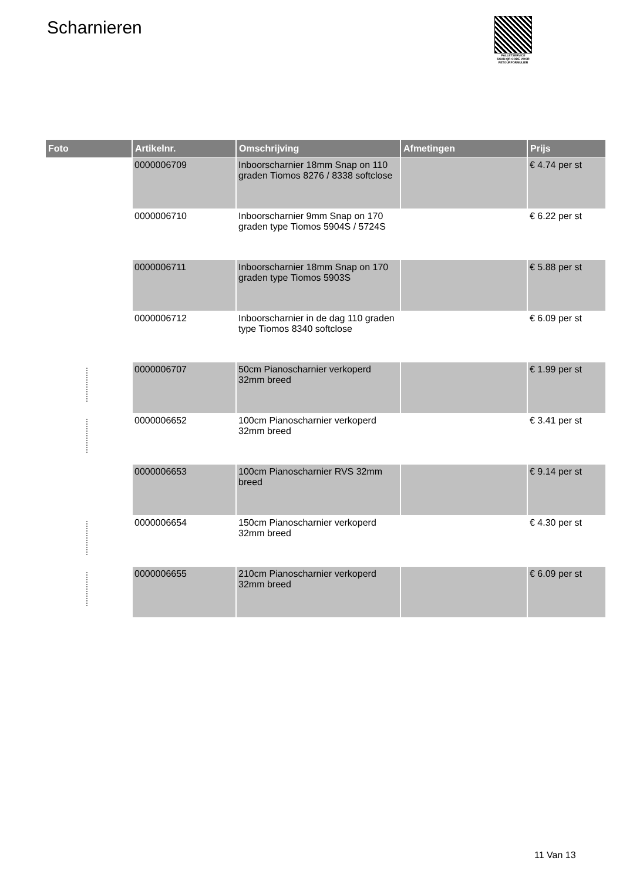Scharnieren
PALLETSERVICE
SCAN QR-CODE VOOR
RETOURFORMULIER
| Foto | Artikelnr. | Omschrijving | Afmetingen | Prijs |
| --- | --- | --- | --- | --- |
| | 0000006709 | Inboorscharnier 18mm Snap on 110 graden Tiomos 8276 / 8338 softclose | | € 4.74 per st |
| | 0000006710 | Inboorscharnier 9mm Snap on 170 graden type Tiomos 5904S / 5724S | | € 6.22 per st |
| | 0000006711 | Inboorscharnier 18mm Snap on 170 graden type Tiomos 5903S | | € 5.88 per st |
| | 0000006712 | Inboorscharnier in de dag 110 graden type Tiomos 8340 softclose | | € 6.09 per st |
| | 0000006707 | 50cm Pianoscharnier verkoperd 32mm breed | | € 1.99 per st |
| | 0000006652 | 100cm Pianoscharnier verkoperd 32mm breed | | € 3.41 per st |
| | 0000006653 | 100cm Pianoscharnier RVS 32mm breed | | € 9.14 per st |
| | 0000006654 | 150cm Pianoscharnier verkoperd 32mm breed | | € 4.30 per st |
| | 0000006655 | 210cm Pianoscharnier verkoperd 32mm breed | | € 6.09 per st |
11 Van 13